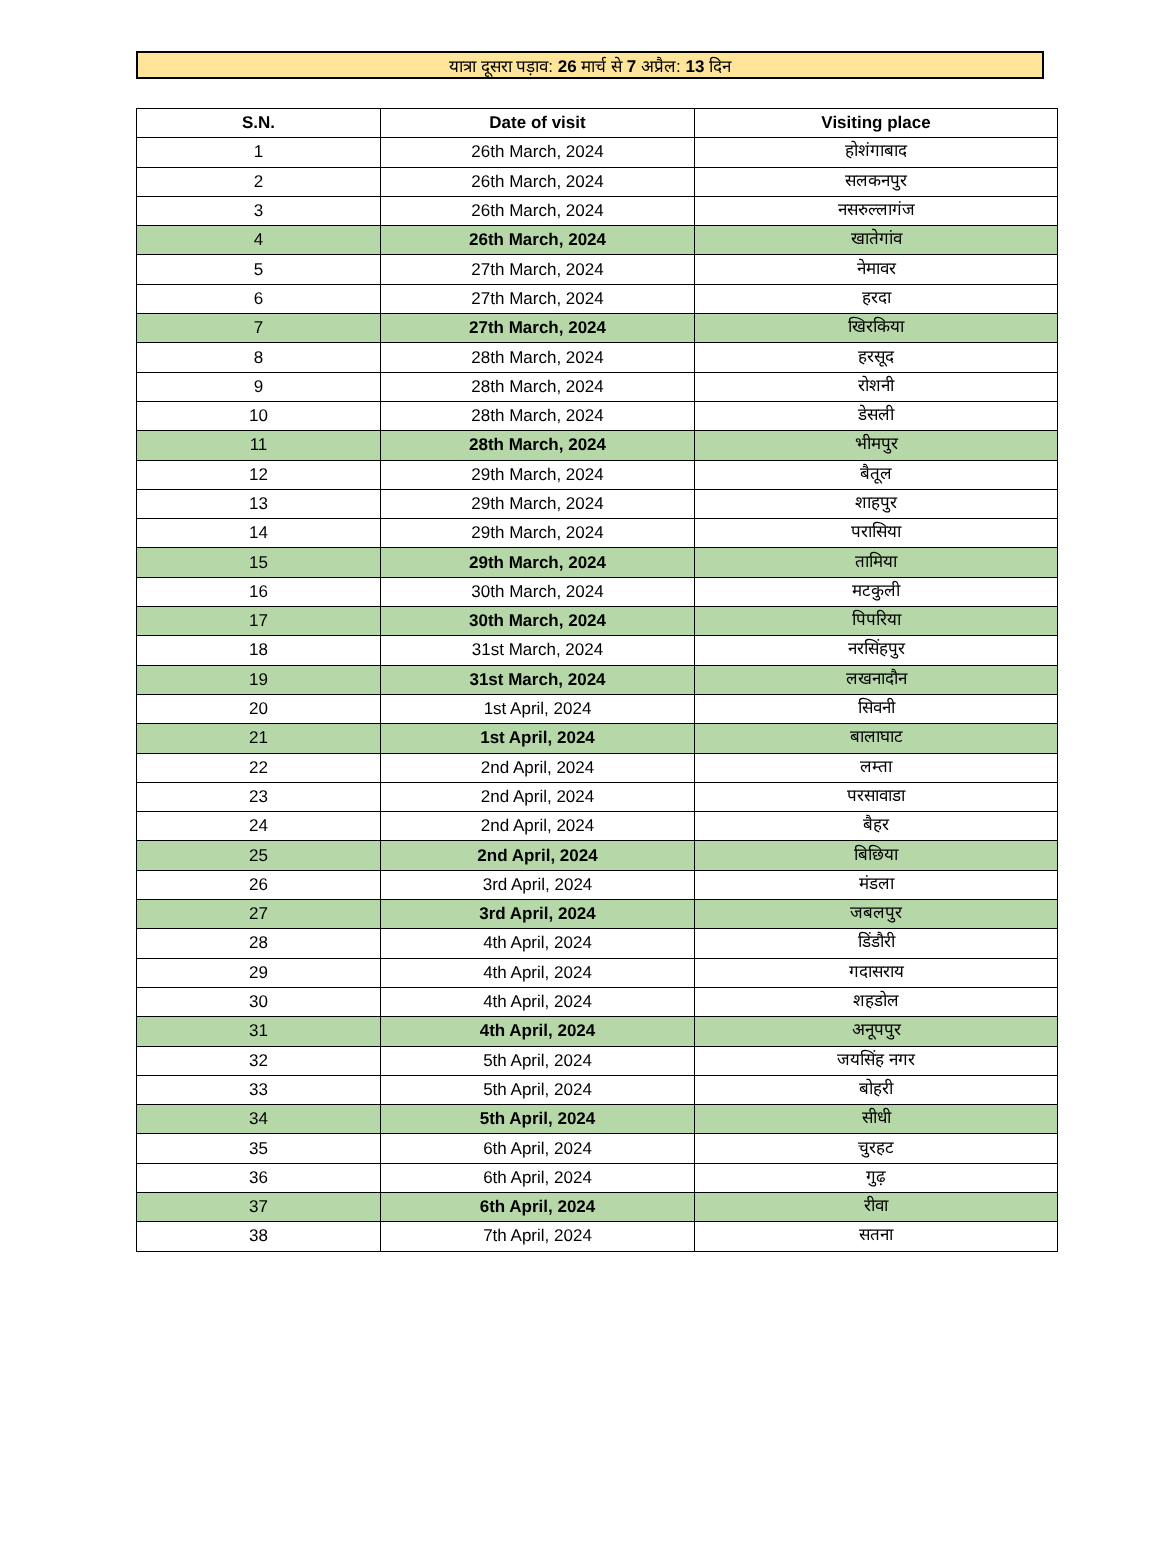यात्रा दूसरा पड़ाव: 26 मार्च से 7 अप्रैल: 13 दिन
| S.N. | Date of visit | Visiting place |
| --- | --- | --- |
| 1 | 26th March, 2024 | होशंगाबाद |
| 2 | 26th March, 2024 | सलकनपुर |
| 3 | 26th March, 2024 | नसरुल्लागंज |
| 4 | 26th March, 2024 | खातेगांव |
| 5 | 27th March, 2024 | नेमावर |
| 6 | 27th March, 2024 | हरदा |
| 7 | 27th March, 2024 | खिरकिया |
| 8 | 28th March, 2024 | हरसूद |
| 9 | 28th March, 2024 | रोशनी |
| 10 | 28th March, 2024 | डेसली |
| 11 | 28th March, 2024 | भीमपुर |
| 12 | 29th March, 2024 | बैतूल |
| 13 | 29th March, 2024 | शाहपुर |
| 14 | 29th March, 2024 | परासिया |
| 15 | 29th March, 2024 | तामिया |
| 16 | 30th March, 2024 | मटकुली |
| 17 | 30th March, 2024 | पिपरिया |
| 18 | 31st March, 2024 | नरसिंहपुर |
| 19 | 31st March, 2024 | लखनादौन |
| 20 | 1st April, 2024 | सिवनी |
| 21 | 1st April, 2024 | बालाघाट |
| 22 | 2nd April, 2024 | लम्ता |
| 23 | 2nd April, 2024 | परसावाडा |
| 24 | 2nd April, 2024 | बैहर |
| 25 | 2nd April, 2024 | बिछिया |
| 26 | 3rd April, 2024 | मंडला |
| 27 | 3rd April, 2024 | जबलपुर |
| 28 | 4th April, 2024 | डिंडौरी |
| 29 | 4th April, 2024 | गदासराय |
| 30 | 4th April, 2024 | शहडोल |
| 31 | 4th April, 2024 | अनूपपुर |
| 32 | 5th April, 2024 | जयसिंह नगर |
| 33 | 5th April, 2024 | बोहरी |
| 34 | 5th April, 2024 | सीधी |
| 35 | 6th April, 2024 | चुरहट |
| 36 | 6th April, 2024 | गुढ़ |
| 37 | 6th April, 2024 | रीवा |
| 38 | 7th April, 2024 | सतना |